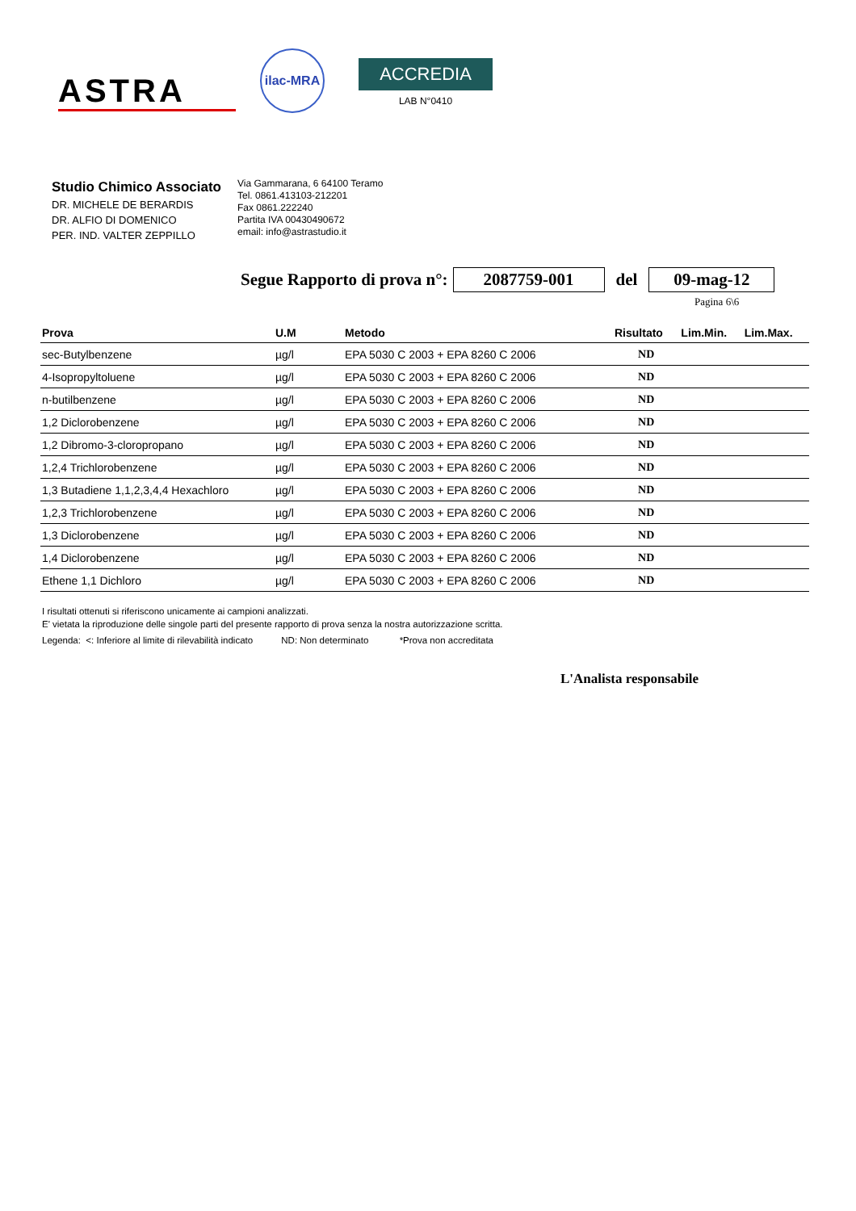ASTRA
ilac-MRA
ACCREDIA
LAB N°0410
Studio Chimico Associato
DR. MICHELE DE BERARDIS
DR. ALFIO DI DOMENICO
PER. IND. VALTER ZEPPILLO
Via Gammarana, 6 64100 Teramo
Tel. 0861.413103-212201
Fax 0861.222240
Partita IVA 00430490672
email: info@astrastudio.it
Segue Rapporto di prova n°: 2087759-001 del 09-mag-12
Pagina 6\6
| Prova | U.M | Metodo | Risultato | Lim.Min. | Lim.Max. |
| --- | --- | --- | --- | --- | --- |
| sec-Butylbenzene | µg/l | EPA 5030 C 2003 + EPA 8260 C 2006 | ND | | |
| 4-Isopropyltoluene | µg/l | EPA 5030 C 2003 + EPA 8260 C 2006 | ND | | |
| n-butilbenzene | µg/l | EPA 5030 C 2003 + EPA 8260 C 2006 | ND | | |
| 1,2 Diclorobenzene | µg/l | EPA 5030 C 2003 + EPA 8260 C 2006 | ND | | |
| 1,2 Dibromo-3-cloropropano | µg/l | EPA 5030 C 2003 + EPA 8260 C 2006 | ND | | |
| 1,2,4 Trichlorobenzene | µg/l | EPA 5030 C 2003 + EPA 8260 C 2006 | ND | | |
| 1,3 Butadiene 1,1,2,3,4,4 Hexachloro | µg/l | EPA 5030 C 2003 + EPA 8260 C 2006 | ND | | |
| 1,2,3 Trichlorobenzene | µg/l | EPA 5030 C 2003 + EPA 8260 C 2006 | ND | | |
| 1,3 Diclorobenzene | µg/l | EPA 5030 C 2003 + EPA 8260 C 2006 | ND | | |
| 1,4 Diclorobenzene | µg/l | EPA 5030 C 2003 + EPA 8260 C 2006 | ND | | |
| Ethene 1,1 Dichloro | µg/l | EPA 5030 C 2003 + EPA 8260 C 2006 | ND | | |
I risultati ottenuti si riferiscono unicamente ai campioni analizzati.
E' vietata la riproduzione delle singole parti del presente rapporto di prova senza la nostra autorizzazione scritta.
Legenda: <: Inferiore al limite di rilevabilità indicato ND: Non determinato *Prova non accreditata
L'Analista responsabile